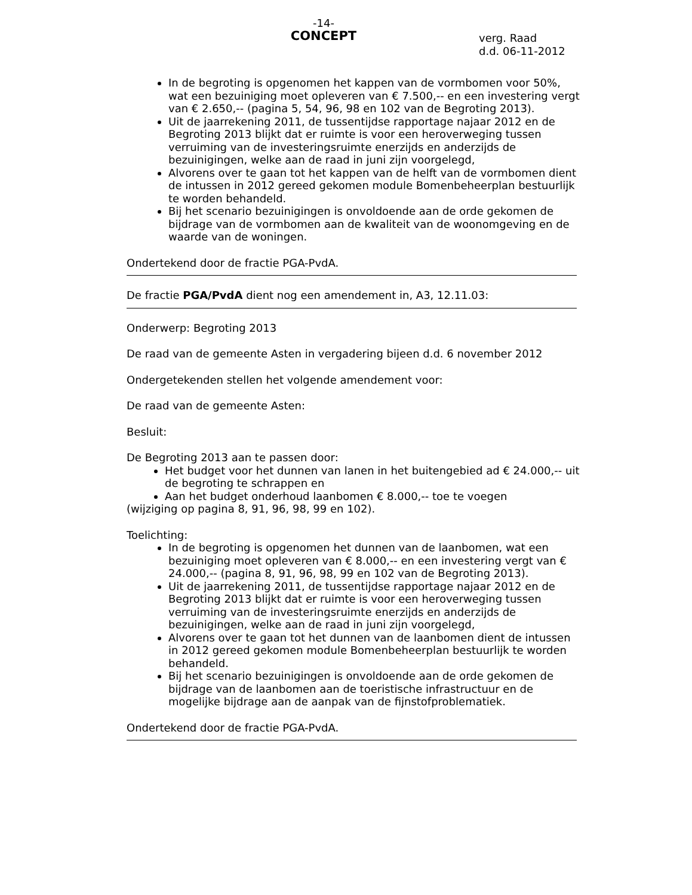-14-
CONCEPT
verg. Raad
d.d. 06-11-2012
In de begroting is opgenomen het kappen van de vormbomen voor 50%, wat een bezuiniging moet opleveren van € 7.500,-- en een investering vergt van € 2.650,-- (pagina 5, 54, 96, 98 en 102 van de Begroting 2013).
Uit de jaarrekening 2011, de tussentijdse rapportage najaar 2012 en de Begroting 2013 blijkt dat er ruimte is voor een heroverweging tussen verruiming van de investeringsruimte enerzijds en anderzijds de bezuinigingen, welke aan de raad in juni zijn voorgelegd,
Alvorens over te gaan tot het kappen van de helft van de vormbomen dient de intussen in 2012 gereed gekomen module Bomenbeheerplan bestuurlijk te worden behandeld.
Bij het scenario bezuinigingen is onvoldoende aan de orde gekomen de bijdrage van de vormbomen aan de kwaliteit van de woonomgeving en de waarde van de woningen.
Ondertekend door de fractie PGA-PvdA.
De fractie PGA/PvdA dient nog een amendement in, A3, 12.11.03:
Onderwerp: Begroting 2013
De raad van de gemeente Asten in vergadering bijeen d.d. 6 november 2012
Ondergetekenden stellen het volgende amendement voor:
De raad van de gemeente Asten:
Besluit:
De Begroting 2013 aan te passen door:
Het budget voor het dunnen van lanen in het buitengebied ad € 24.000,-- uit de begroting te schrappen en
Aan het budget onderhoud laanbomen € 8.000,-- toe te voegen
(wijziging op pagina 8, 91, 96, 98, 99 en 102).
Toelichting:
In de begroting is opgenomen het dunnen van de laanbomen, wat een bezuiniging moet opleveren van € 8.000,-- en een investering vergt van € 24.000,-- (pagina 8, 91, 96, 98, 99 en 102 van de Begroting 2013).
Uit de jaarrekening 2011, de tussentijdse rapportage najaar 2012 en de Begroting 2013 blijkt dat er ruimte is voor een heroverweging tussen verruiming van de investeringsruimte enerzijds en anderzijds de bezuinigingen, welke aan de raad in juni zijn voorgelegd,
Alvorens over te gaan tot het dunnen van de laanbomen dient de intussen in 2012 gereed gekomen module Bomenbeheerplan bestuurlijk te worden behandeld.
Bij het scenario bezuinigingen is onvoldoende aan de orde gekomen de bijdrage van de laanbomen aan de toeristische infrastructuur en de mogelijke bijdrage aan de aanpak van de fijnstofproblematiek.
Ondertekend door de fractie PGA-PvdA.